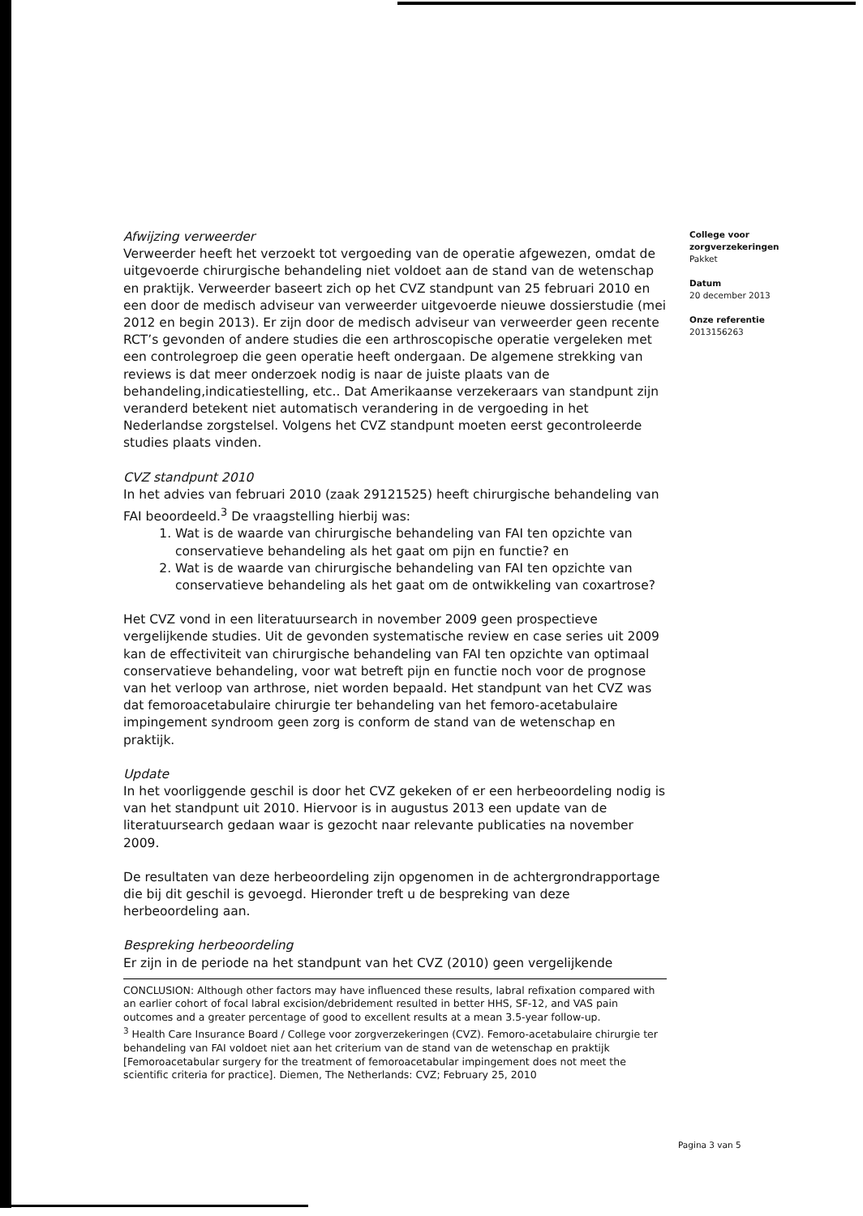Afwijzing verweerder
Verweerder heeft het verzoekt tot vergoeding van de operatie afgewezen, omdat de uitgevoerde chirurgische behandeling niet voldoet aan de stand van de wetenschap en praktijk. Verweerder baseert zich op het CVZ standpunt van 25 februari 2010 en een door de medisch adviseur van verweerder uitgevoerde nieuwe dossierstudie (mei 2012 en begin 2013). Er zijn door de medisch adviseur van verweerder geen recente RCT’s gevonden of andere studies die een arthroscopische operatie vergeleken met een controlegroep die geen operatie heeft ondergaan. De algemene strekking van reviews is dat meer onderzoek nodig is naar de juiste plaats van de behandeling,indicatiestelling, etc.. Dat Amerikaanse verzekeraars van standpunt zijn veranderd betekent niet automatisch verandering in de vergoeding in het Nederlandse zorgstelsel. Volgens het CVZ standpunt moeten eerst gecontroleerde studies plaats vinden.
CVZ standpunt 2010
In het advies van februari 2010 (zaak 29121525) heeft chirurgische behandeling van FAI beoordeeld.<sup>3</sup> De vraagstelling hierbij was:
1. Wat is de waarde van chirurgische behandeling van FAI ten opzichte van conservatieve behandeling als het gaat om pijn en functie? en
2. Wat is de waarde van chirurgische behandeling van FAI ten opzichte van conservatieve behandeling als het gaat om de ontwikkeling van coxartrose?
Het CVZ vond in een literatuursearch in november 2009 geen prospectieve vergelijkende studies. Uit de gevonden systematische review en case series uit 2009 kan de effectiviteit van chirurgische behandeling van FAI ten opzichte van optimaal conservatieve behandeling, voor wat betreft pijn en functie noch voor de prognose van het verloop van arthrose, niet worden bepaald. Het standpunt van het CVZ was dat femoroacetabulaire chirurgie ter behandeling van het femoro-acetabulaire impingement syndroom geen zorg is conform de stand van de wetenschap en praktijk.
Update
In het voorliggende geschil is door het CVZ gekeken of er een herbeoordeling nodig is van het standpunt uit 2010. Hiervoor is in augustus 2013 een update van de literatuursearch gedaan waar is gezocht naar relevante publicaties na november 2009.
De resultaten van deze herbeoordeling zijn opgenomen in de achtergrondrapportage die bij dit geschil is gevoegd. Hieronder treft u de bespreking van deze herbeoordeling aan.
Bespreking herbeoordeling
Er zijn in de periode na het standpunt van het CVZ (2010) geen vergelijkende
CONCLUSION: Although other factors may have influenced these results, labral refixation compared with an earlier cohort of focal labral excision/debridement resulted in better HHS, SF-12, and VAS pain outcomes and a greater percentage of good to excellent results at a mean 3.5-year follow-up.
<sup>3</sup> Health Care Insurance Board / College voor zorgverzekeringen (CVZ). Femoro-acetabulaire chirurgie ter behandeling van FAI voldoet niet aan het criterium van de stand van de wetenschap en praktijk [Femoroacetabular surgery for the treatment of femoroacetabular impingement does not meet the scientific criteria for practice]. Diemen, The Netherlands: CVZ; February 25, 2010
College voor
zorgverzekeringen
Pakket
Datum
20 december 2013
Onze referentie
2013156263
Pagina 3 van 5